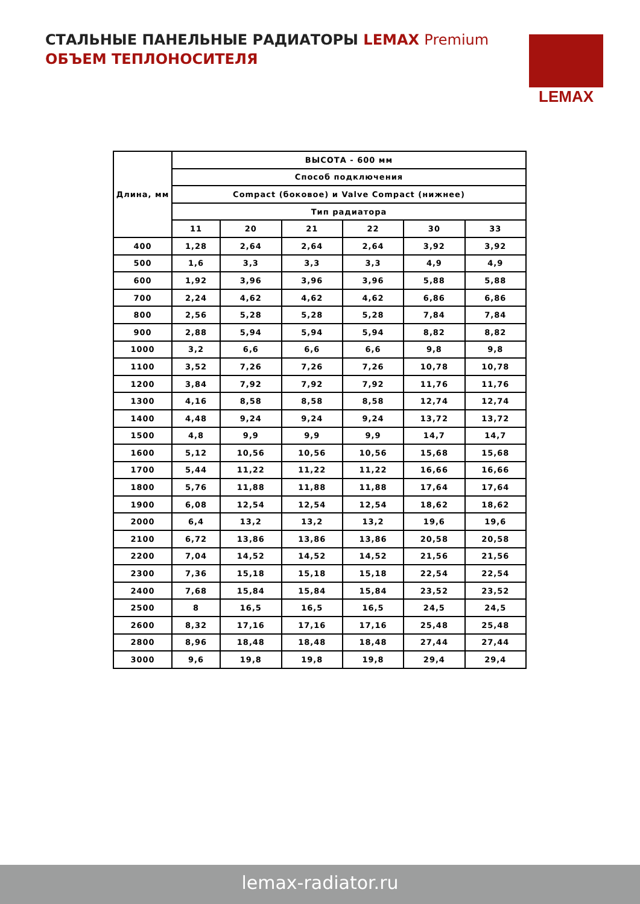СТАЛЬНЫЕ ПАНЕЛЬНЫЕ РАДИАТОРЫ LEMAX Premium
ОБЪЕМ ТЕПЛОНОСИТЕЛЯ
LEMAX
| Длина, мм | ВЫСОТА - 600 мм | | | | | |
| --- | --- | --- | --- | --- | --- | --- |
| | Способ подключения | | | | | |
| | Compact (боковое) и Valve Compact (нижнее) | | | | | |
| | Тип радиатора | | | | | |
| | 11 | 20 | 21 | 22 | 30 | 33 |
| 400 | 1,28 | 2,64 | 2,64 | 2,64 | 3,92 | 3,92 |
| 500 | 1,6 | 3,3 | 3,3 | 3,3 | 4,9 | 4,9 |
| 600 | 1,92 | 3,96 | 3,96 | 3,96 | 5,88 | 5,88 |
| 700 | 2,24 | 4,62 | 4,62 | 4,62 | 6,86 | 6,86 |
| 800 | 2,56 | 5,28 | 5,28 | 5,28 | 7,84 | 7,84 |
| 900 | 2,88 | 5,94 | 5,94 | 5,94 | 8,82 | 8,82 |
| 1000 | 3,2 | 6,6 | 6,6 | 6,6 | 9,8 | 9,8 |
| 1100 | 3,52 | 7,26 | 7,26 | 7,26 | 10,78 | 10,78 |
| 1200 | 3,84 | 7,92 | 7,92 | 7,92 | 11,76 | 11,76 |
| 1300 | 4,16 | 8,58 | 8,58 | 8,58 | 12,74 | 12,74 |
| 1400 | 4,48 | 9,24 | 9,24 | 9,24 | 13,72 | 13,72 |
| 1500 | 4,8 | 9,9 | 9,9 | 9,9 | 14,7 | 14,7 |
| 1600 | 5,12 | 10,56 | 10,56 | 10,56 | 15,68 | 15,68 |
| 1700 | 5,44 | 11,22 | 11,22 | 11,22 | 16,66 | 16,66 |
| 1800 | 5,76 | 11,88 | 11,88 | 11,88 | 17,64 | 17,64 |
| 1900 | 6,08 | 12,54 | 12,54 | 12,54 | 18,62 | 18,62 |
| 2000 | 6,4 | 13,2 | 13,2 | 13,2 | 19,6 | 19,6 |
| 2100 | 6,72 | 13,86 | 13,86 | 13,86 | 20,58 | 20,58 |
| 2200 | 7,04 | 14,52 | 14,52 | 14,52 | 21,56 | 21,56 |
| 2300 | 7,36 | 15,18 | 15,18 | 15,18 | 22,54 | 22,54 |
| 2400 | 7,68 | 15,84 | 15,84 | 15,84 | 23,52 | 23,52 |
| 2500 | 8 | 16,5 | 16,5 | 16,5 | 24,5 | 24,5 |
| 2600 | 8,32 | 17,16 | 17,16 | 17,16 | 25,48 | 25,48 |
| 2800 | 8,96 | 18,48 | 18,48 | 18,48 | 27,44 | 27,44 |
| 3000 | 9,6 | 19,8 | 19,8 | 19,8 | 29,4 | 29,4 |
lemax-radiator.ru